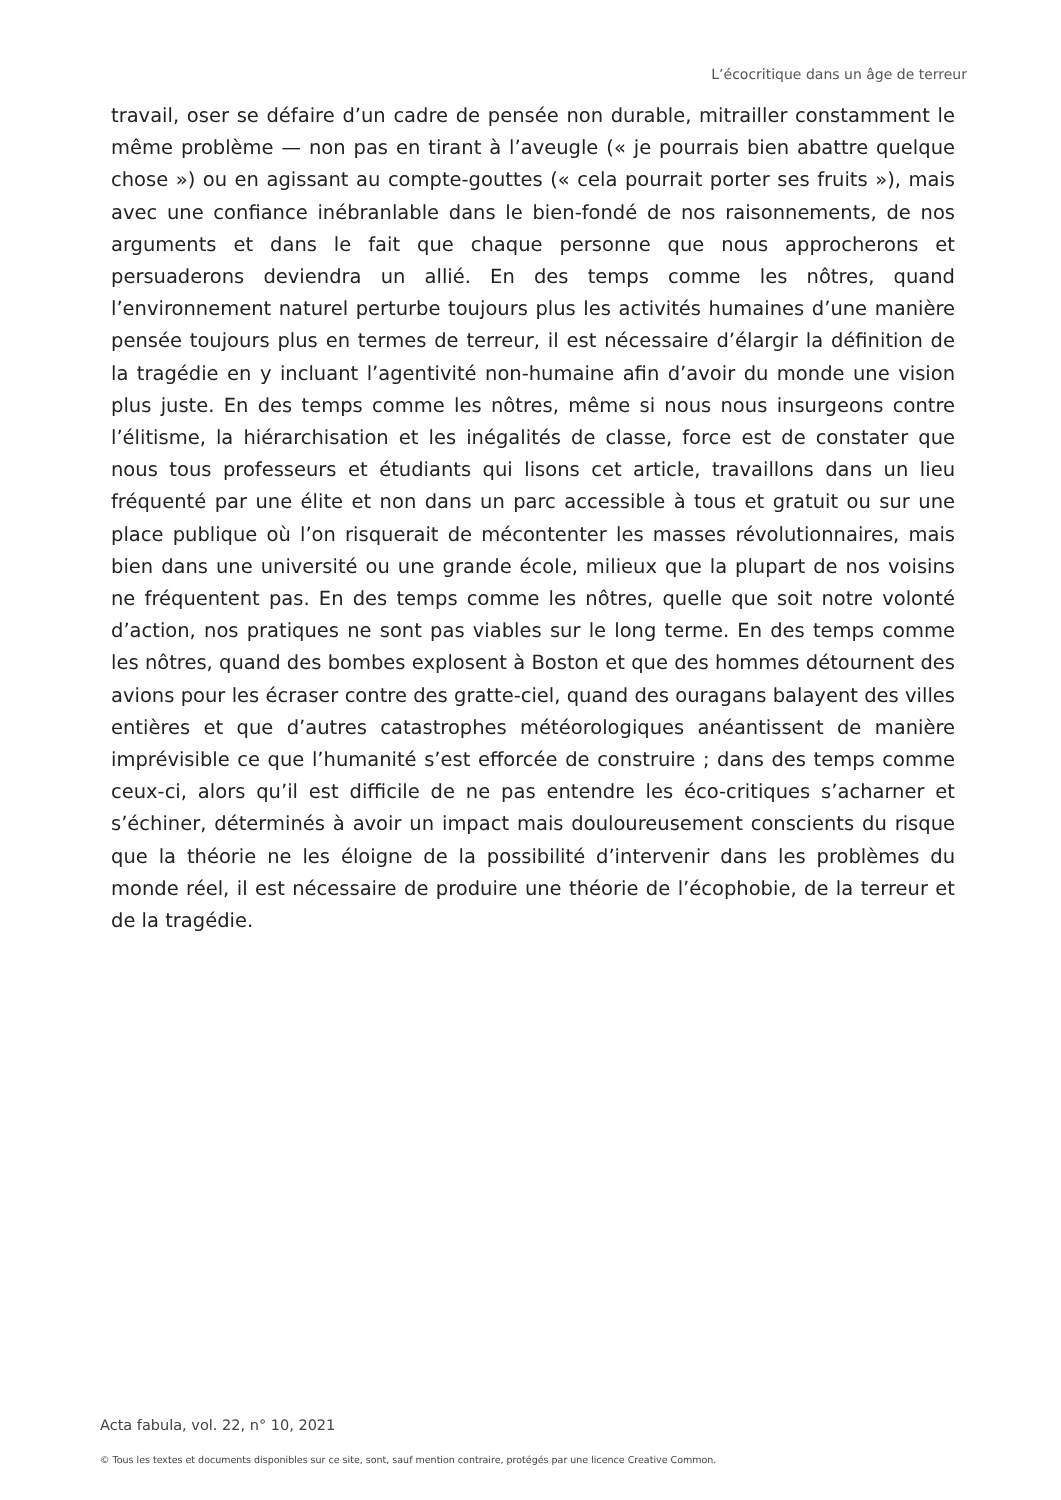L’écocritique dans un âge de terreur
travail, oser se défaire d’un cadre de pensée non durable, mitrailler constamment le même problème — non pas en tirant à l’aveugle (« je pourrais bien abattre quelque chose ») ou en agissant au compte-gouttes (« cela pourrait porter ses fruits »), mais avec une confiance inébranlable dans le bien-fondé de nos raisonnements, de nos arguments et dans le fait que chaque personne que nous approcherons et persuaderons deviendra un allié. En des temps comme les nôtres, quand l’environnement naturel perturbe toujours plus les activités humaines d’une manière pensée toujours plus en termes de terreur, il est nécessaire d’élargir la définition de la tragédie en y incluant l’agentivité non-humaine afin d’avoir du monde une vision plus juste. En des temps comme les nôtres, même si nous nous insurgeons contre l’élitisme, la hiérarchisation et les inégalités de classe, force est de constater que nous tous professeurs et étudiants qui lisons cet article, travaillons dans un lieu fréquenté par une élite et non dans un parc accessible à tous et gratuit ou sur une place publique où l’on risquerait de mécontenter les masses révolutionnaires, mais bien dans une université ou une grande école, milieux que la plupart de nos voisins ne fréquentent pas. En des temps comme les nôtres, quelle que soit notre volonté d’action, nos pratiques ne sont pas viables sur le long terme. En des temps comme les nôtres, quand des bombes explosent à Boston et que des hommes détournent des avions pour les écraser contre des gratte-ciel, quand des ouragans balayent des villes entières et que d’autres catastrophes météorologiques anéantissent de manière imprévisible ce que l’humanité s’est efforcée de construire ; dans des temps comme ceux-ci, alors qu’il est difficile de ne pas entendre les éco-critiques s’acharner et s’échiner, déterminés à avoir un impact mais douloureusement conscients du risque que la théorie ne les éloigne de la possibilité d’intervenir dans les problèmes du monde réel, il est nécessaire de produire une théorie de l’écophobie, de la terreur et de la tragédie.
Acta fabula, vol. 22, n° 10, 2021
© Tous les textes et documents disponibles sur ce site, sont, sauf mention contraire, protégés par une licence Creative Common.